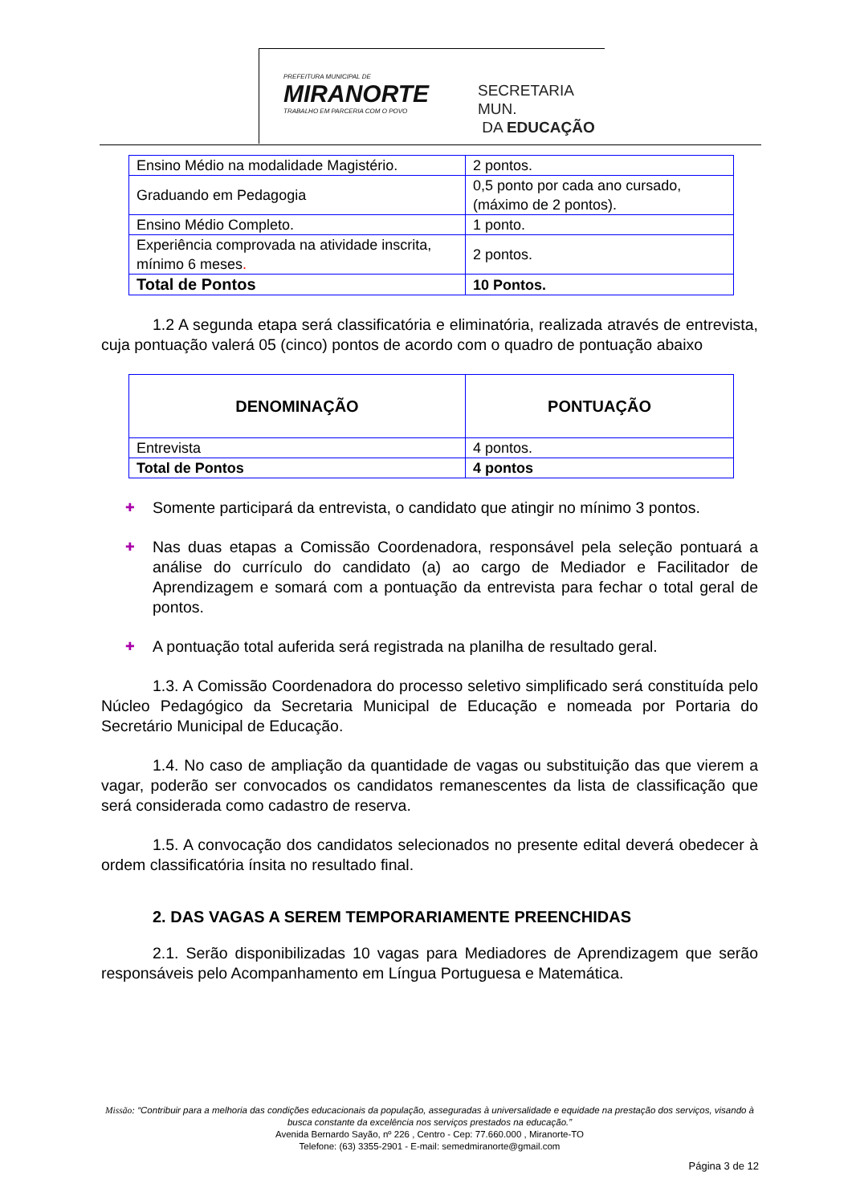PREFEITURA MUNICIPAL DE
MIRANORTE
TRABALHO EM PARCERIA COM O POVO
SECRETARIA MUN.
DA EDUCAÇÃO
| Ensino Médio na modalidade Magistério. | 2 pontos. |
| Graduando em Pedagogia | 0,5 ponto por cada ano cursado, (máximo de 2 pontos). |
| Ensino Médio Completo. | 1 ponto. |
| Experiência comprovada na atividade inscrita, mínimo 6 meses . | 2 pontos. |
| Total de Pontos | 10 Pontos. |
1.2 A segunda etapa será classificatória e eliminatória, realizada através de entrevista, cuja pontuação valerá 05 (cinco) pontos de acordo com o quadro de pontuação abaixo
| DENOMINAÇÃO | PONTUAÇÃO |
| Entrevista | 4 pontos. |
| Total de Pontos | 4 pontos |
✚ Somente participará da entrevista, o candidato que atingir no mínimo 3 pontos.
✚ Nas duas etapas a Comissão Coordenadora, responsável pela seleção pontuará a análise do currículo do candidato (a) ao cargo de Mediador e Facilitador de Aprendizagem e somará com a pontuação da entrevista para fechar o total geral de pontos.
✚ A pontuação total auferida será registrada na planilha de resultado geral.
1.3. A Comissão Coordenadora do processo seletivo simplificado será constituída pelo Núcleo Pedagógico da Secretaria Municipal de Educação e nomeada por Portaria do Secretário Municipal de Educação.
1.4. No caso de ampliação da quantidade de vagas ou substituição das que vierem a vagar, poderão ser convocados os candidatos remanescentes da lista de classificação que será considerada como cadastro de reserva.
1.5. A convocação dos candidatos selecionados no presente edital deverá obedecer à ordem classificatória ínsita no resultado final.
2. DAS VAGAS A SEREM TEMPORARIAMENTE PREENCHIDAS
2.1. Serão disponibilizadas 10 vagas para Mediadores de Aprendizagem que serão responsáveis pelo Acompanhamento em Língua Portuguesa e Matemática.
Missão: “Contribuir para a melhoria das condições educacionais da população, asseguradas à universalidade e equidade na prestação dos serviços, visando à busca constante da excelência nos serviços prestados na educação.”
Avenida Bernardo Sayão, nº 226 , Centro - Cep: 77.660.000 , Miranorte-TO
Telefone: (63) 3355-2901 - E-mail: semedmiranorte@gmail.com
Página 3 de 12